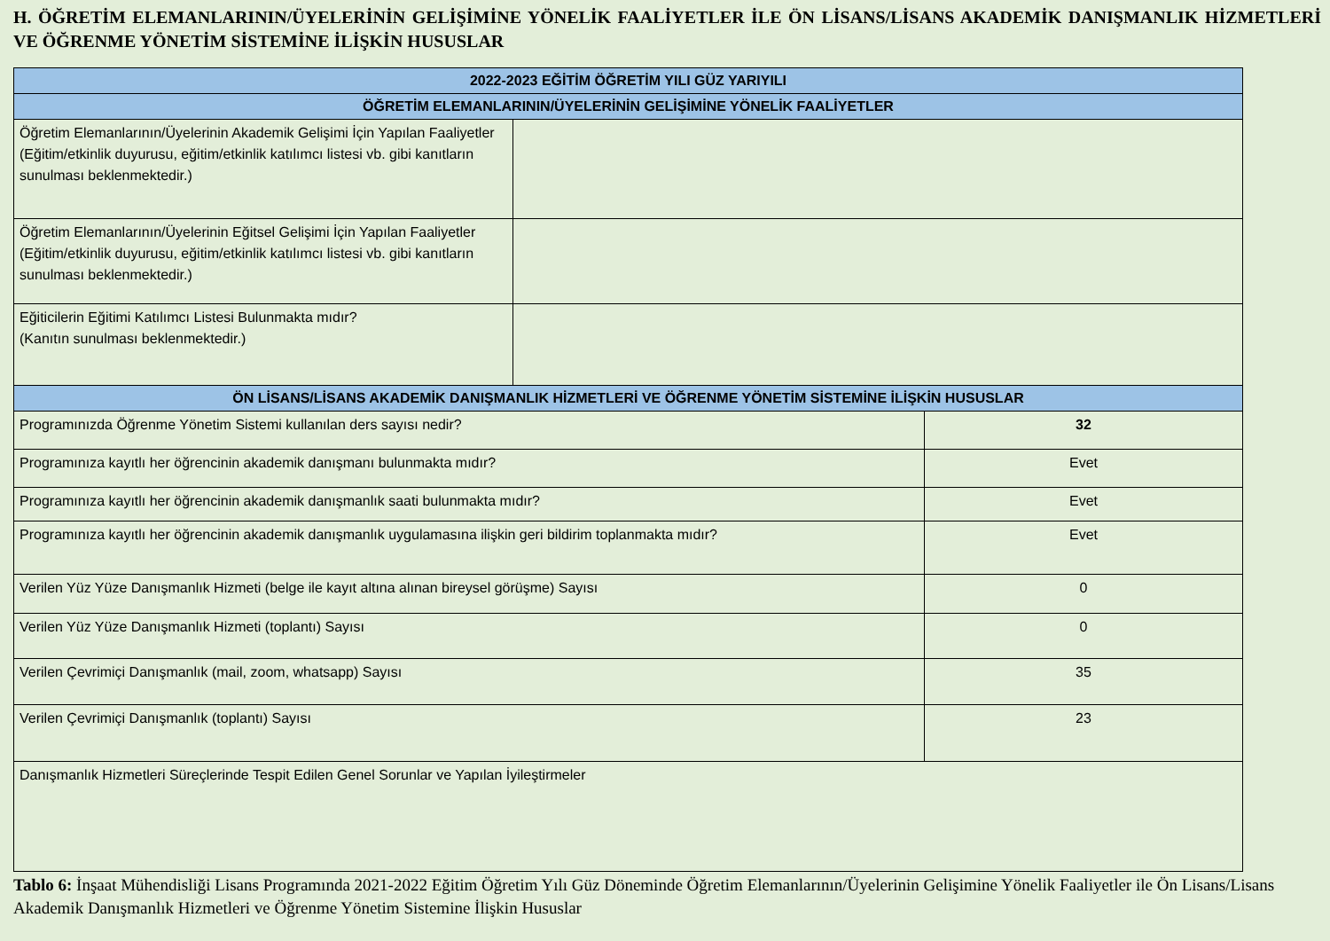H. ÖĞRETİM ELEMANLARININ/ÜYELERİNİN GELİŞİMİNE YÖNELİK FAALİYETLER İLE ÖN LİSANS/LİSANS AKADEMİK DANIŞMANLIK HİZMETLERİ VE ÖĞRENME YÖNETİM SİSTEMİNE İLİŞKİN HUSUSLAR
| 2022-2023 EĞİTİM ÖĞRETİM YILI GÜZ YARIYILI | | |
| --- | --- | --- |
| ÖĞRETİM ELEMANLARININ/ÜYELERİNİN GELİŞİMİNE YÖNELİK FAALİYETLER | | |
| Öğretim Elemanlarının/Üyelerinin Akademik Gelişimi İçin Yapılan Faaliyetler (Eğitim/etkinlik duyurusu, eğitim/etkinlik katılımcı listesi vb. gibi kanıtların sunulması beklenmektedir.) | | |
| Öğretim Elemanlarının/Üyelerinin Eğitsel Gelişimi İçin Yapılan Faaliyetler (Eğitim/etkinlik duyurusu, eğitim/etkinlik katılımcı listesi vb. gibi kanıtların sunulması beklenmektedir.) | | |
| Eğiticilerin Eğitimi Katılımcı Listesi Bulunmakta mıdır? (Kanıtın sunulması beklenmektedir.) | | |
| ÖN LİSANS/LİSANS AKADEMİK DANIŞMANLIK HİZMETLERİ VE ÖĞRENME YÖNETİM SİSTEMİNE İLİŞKİN HUSUSLAR | | |
| Programınızda Öğrenme Yönetim Sistemi kullanılan ders sayısı nedir? | | 32 |
| Programınıza kayıtlı her öğrencinin akademik danışmanı bulunmakta mıdır? | | Evet |
| Programınıza kayıtlı her öğrencinin akademik danışmanlık saati bulunmakta mıdır? | | Evet |
| Programınıza kayıtlı her öğrencinin akademik danışmanlık uygulamasına ilişkin geri bildirim toplanmakta mıdır? | | Evet |
| Verilen Yüz Yüze Danışmanlık Hizmeti (belge ile kayıt altına alınan bireysel görüşme) Sayısı | | 0 |
| Verilen Yüz Yüze Danışmanlık Hizmeti (toplantı) Sayısı | | 0 |
| Verilen Çevrimiçi Danışmanlık (mail, zoom, whatsapp) Sayısı | | 35 |
| Verilen Çevrimiçi Danışmanlık (toplantı) Sayısı | | 23 |
| Danışmanlık Hizmetleri Süreçlerinde Tespit Edilen Genel Sorunlar ve Yapılan İyileştirmeler | | |
Tablo 6: İnşaat Mühendisliği Lisans Programında 2021-2022 Eğitim Öğretim Yılı Güz Döneminde Öğretim Elemanlarının/Üyelerinin Gelişimine Yönelik Faaliyetler ile Ön Lisans/Lisans Akademik Danışmanlık Hizmetleri ve Öğrenme Yönetim Sistemine İlişkin Hususlar